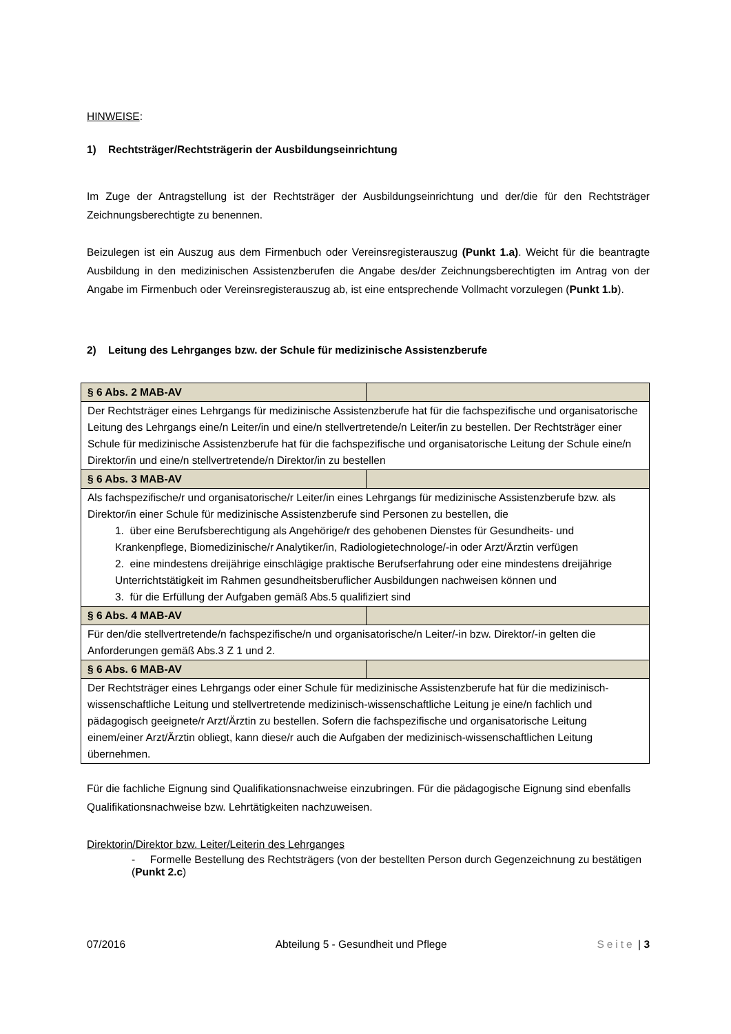HINWEISE:
1) Rechtsträger/Rechtsträgerin der Ausbildungseinrichtung
Im Zuge der Antragstellung ist der Rechtsträger der Ausbildungseinrichtung und der/die für den Rechtsträger Zeichnungsberechtigte zu benennen.
Beizulegen ist ein Auszug aus dem Firmenbuch oder Vereinsregisterauszug (Punkt 1.a). Weicht für die beantragte Ausbildung in den medizinischen Assistenzberufen die Angabe des/der Zeichnungsberechtigten im Antrag von der Angabe im Firmenbuch oder Vereinsregisterauszug ab, ist eine entsprechende Vollmacht vorzulegen (Punkt 1.b).
2) Leitung des Lehrganges bzw. der Schule für medizinische Assistenzberufe
| § 6 Abs. 2 MAB-AV | |
| Der Rechtsträger eines Lehrgangs für medizinische Assistenzberufe hat für die fachspezifische und organisatorische Leitung des Lehrgangs eine/n Leiter/in und eine/n stellvertretende/n Leiter/in zu bestellen. Der Rechtsträger einer Schule für medizinische Assistenzberufe hat für die fachspezifische und organisatorische Leitung der Schule eine/n Direktor/in und eine/n stellvertretende/n Direktor/in zu bestellen | |
| § 6 Abs. 3 MAB-AV | |
| Als fachspezifische/r und organisatorische/r Leiter/in eines Lehrgangs für medizinische Assistenzberufe bzw. als Direktor/in einer Schule für medizinische Assistenzberufe sind Personen zu bestellen, die 1. über eine Berufsberechtigung als Angehörige/r des gehobenen Dienstes für Gesundheits- und Krankenpflege, Biomedizinische/r Analytiker/in, Radiologietechnologe/-in oder Arzt/Ärztin verfügen 2. eine mindestens dreijährige einschlägige praktische Berufserfahrung oder eine mindestens dreijährige Unterrichtstätigkeit im Rahmen gesundheitsberuflicher Ausbildungen nachweisen können und 3. für die Erfüllung der Aufgaben gemäß Abs.5 qualifiziert sind | |
| § 6 Abs. 4 MAB-AV | |
| Für den/die stellvertretende/n fachspezifische/n und organisatorische/n Leiter/-in bzw. Direktor/-in gelten die Anforderungen gemäß Abs.3 Z 1 und 2. | |
| § 6 Abs. 6 MAB-AV | |
| Der Rechtsträger eines Lehrgangs oder einer Schule für medizinische Assistenzberufe hat für die medizinisch-wissenschaftliche Leitung und stellvertretende medizinisch-wissenschaftliche Leitung je eine/n fachlich und pädagogisch geeignete/r Arzt/Ärztin zu bestellen. Sofern die fachspezifische und organisatorische Leitung einem/einer Arzt/Ärztin obliegt, kann diese/r auch die Aufgaben der medizinisch-wissenschaftlichen Leitung übernehmen. | |
Für die fachliche Eignung sind Qualifikationsnachweise einzubringen. Für die pädagogische Eignung sind ebenfalls Qualifikationsnachweise bzw. Lehrtätigkeiten nachzuweisen.
Direktorin/Direktor bzw. Leiter/Leiterin des Lehrganges
- Formelle Bestellung des Rechtsträgers (von der bestellten Person durch Gegenzeichnung zu bestätigen (Punkt 2.c)
07/2016 Abteilung 5 - Gesundheit und Pflege Seite | 3